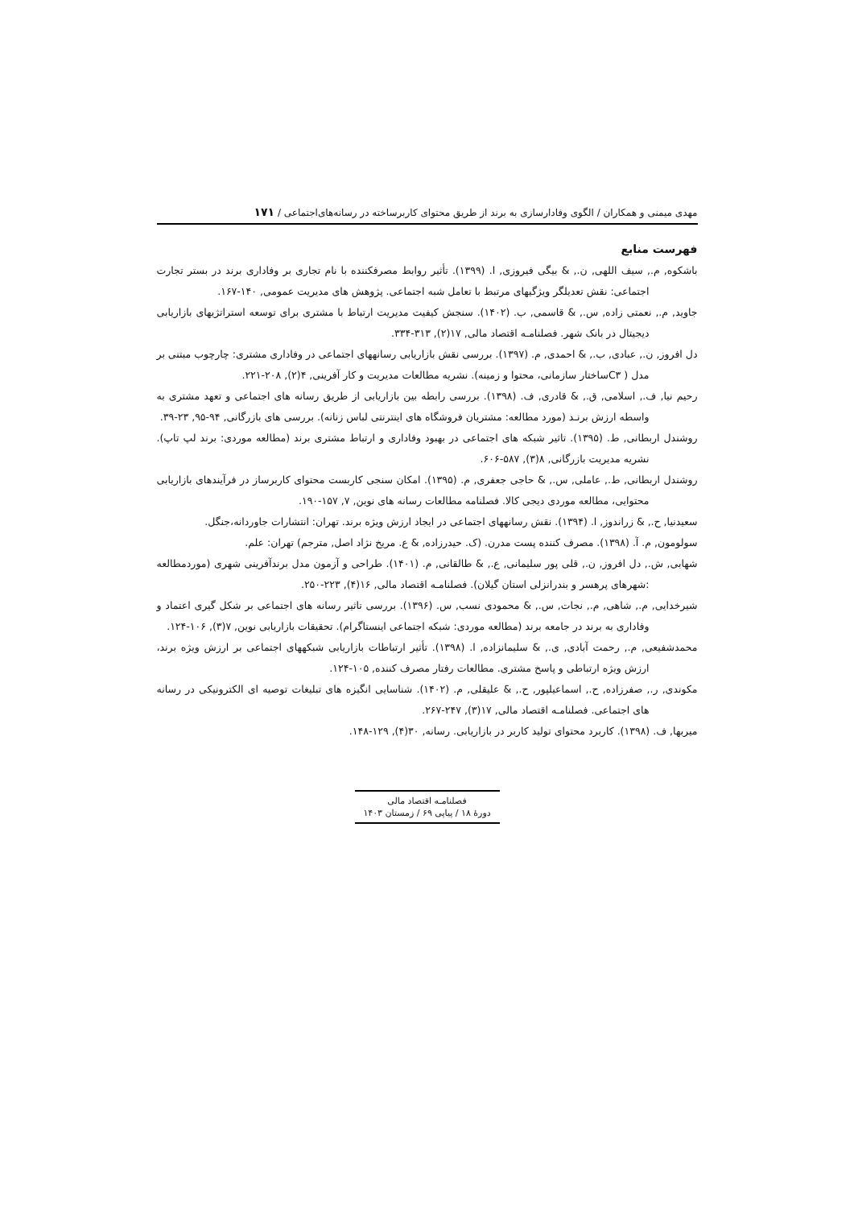مهدی میمنی و همکاران / الگوی وفادارسازی به برند از طریق محتوای کاربرساخته در رسانه‌های‌اجتماعی / ۱۷۱
فهرست منابع
باشکوه, م., سیف اللهی, ن., & بیگی فیروزی, ا. (۱۳۹۹). تأثیر روابط مصرفکننده با نام تجاری بر وفاداری برند در بستر تجارت اجتماعی: نقش تعدیلگر ویژگیهای مرتبط با تعامل شبه اجتماعی. پژوهش های مدیریت عمومی, ۱۴۰-۱۶۷.
جاوید, م., نعمتی زاده, س., & قاسمی, ب. (۱۴۰۲). سنجش کیفیت مدیریت ارتباط با مشتری برای توسعه استراتژیهای بازاریابی دیجیتال در بانک شهر. فصلنامـه اقتصاد مالی, ۱۷(۲), ۳۱۳-۳۳۴.
دل افروز, ن., عبادی, ب., & احمدی, م. (۱۳۹۷). بررسی نقش بازاریابی رسانههای اجتماعی در وفاداری مشتری: چارچوب مبتنی بر مدل ( C۳ساختار سازمانی، محتوا و زمینه). نشریه مطالعات مدیریت و کار آفرینی, ۴(۲), ۲۰۸-۲۲۱.
رحیم نیا, ف., اسلامی, ق., & قادری, ف. (۱۳۹۸). بررسی رابطه بین بازاریابی از طریق رسانه های اجتماعی و تعهد مشتری به واسطه ارزش برنـد (مورد مطالعه: مشتریان فروشگاه های اینترنتی لباس زنانه). بررسی های بازرگانی, ۹۴-۹۵, ۲۳-۳۹.
روشندل اربطانی, ط. (۱۳۹۵). تاثیر شبکه های اجتماعی در بهبود وفاداری و ارتباط مشتری برند (مطالعه موردی: برند لپ تاپ). نشریه مدیریت بازرگانی, ۸(۳), ۵۸۷-۶۰۶.
روشندل اربطانی, ط., عاملی, س., & حاجی جعفری, م. (۱۳۹۵). امکان سنجی کاربست محتوای کاربرساز در فرآیندهای بازاریابی محتوایی، مطالعه موردی دیجی کالا. فصلنامه مطالعات رسانه های نوین, ۷, ۱۵۷-۱۹۰.
سعیدنیا, ح., & زراندوز, ا. (۱۳۹۴). نقش رسانههای اجتماعی در ایجاد ارزش ویژه برند. تهران: انتشارات جاوردانه،جنگل.
سولومون, م. آ. (۱۳۹۸). مصرف کننده پست مدرن. (ک. حیدرزاده, & ع. مریخ نژاد اصل, مترجم) تهران: علم.
شهابی, ش., دل افروز, ن., قلی پور سلیمانی, ع., & طالقانی, م. (۱۴۰۱). طراحی و آزمون مدل برندآفرینی شهری (موردمطالعه :شهرهای پرهسر و بندرانزلی استان گیلان). فصلنامـه اقتصاد مالی, ۱۶(۴), ۲۲۳-۲۵۰.
شیرخدایی, م., شاهی, م., نجات, س., & محمودی نسب, س. (۱۳۹۶). بررسی تاثیر رسانه های اجتماعی بر شکل گیری اعتماد و وفاداری به برند در جامعه برند (مطالعه موردی: شبکه اجتماعی اینستاگرام). تحقیقات بازاریابی نوین, ۷(۳), ۱۰۶-۱۲۴.
محمدشفیعی, م., رحمت آبادی, ی., & سلیمانزاده, ا. (۱۳۹۸). تأثیر ارتباطات بازاریابی شبکههای اجتماعی بر ارزش ویژه برند، ارزش ویژه ارتباطی و پاسخ مشتری. مطالعات رفتار مصرف کننده, ۱۰۵-۱۲۴.
مکوندی, ر., صفرزاده, ح., اسماعیلپور, ح., & علیقلی, م. (۱۴۰۲). شناسایی انگیزه های تبلیغات توصیه ای الکترونیکی در رسانه های اجتماعی. فصلنامـه اقتصاد مالی, ۱۷(۳), ۲۴۷-۲۶۷.
میربها, ف. (۱۳۹۸). کاربرد محتوای تولید کاربر در بازاریابی. رسانه, ۳۰(۴), ۱۲۹-۱۴۸.
فصلنامـه اقتصاد مالی
دورهٔ ۱۸ / پیاپی ۶۹ / زمستان ۱۴۰۳